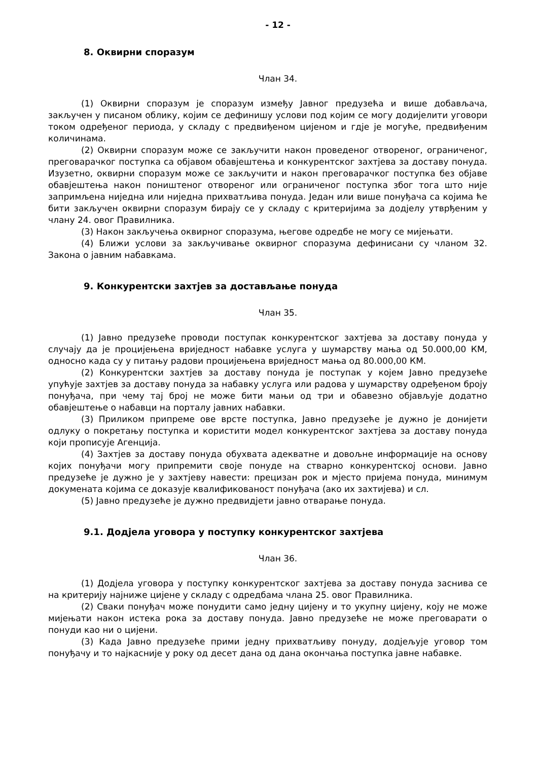- 12 -
8. Оквирни споразум
Члан 34.
(1) Оквирни споразум је споразум између Јавног предузећа и више добављача, закључен у писаном облику, којим се дефинишу услови под којим се могу додијелити уговори током одређеног периода, у складу с предвиђеном цијеном и гдје је могуће, предвиђеним количинама.
(2) Оквирни споразум може се закључити након проведеног отвореног, ограниченог, преговарачког поступка са објавом обавјештења и конкурентског захтјева за доставу понуда. Изузетно, оквирни споразум може се закључити и након преговарачког поступка без објаве обавјештења након поништеног отвореног или ограниченог поступка због тога што није запримљена ниједна или ниједна прихватљива понуда. Један или више понуђача са којима ће бити закључен оквирни споразум бирају се у складу с критеријима за додјелу утврђеним у члану 24. овог Правилника.
(3) Након закључења оквирног споразума, његове одредбе не могу се мијењати.
(4) Ближи услови за закључивање оквирног споразума дефинисани су чланом 32. Закона о јавним набавкама.
9. Конкурентски захтјев за достављање понуда
Члан 35.
(1) Јавно предузеће проводи поступак конкурентског захтјева за доставу понуда у случају да је процијењена вриједност набавке услуга у шумарству мања од 50.000,00 КМ, односно када су у питању радови процијењена вриједност мања од 80.000,00 КМ.
(2) Конкурентски захтјев за доставу понуда је поступак у којем Јавно предузеће упућује захтјев за доставу понуда за набавку услуга или радова у шумарству одређеном броју понуђача, при чему тај број не може бити мањи од три и обавезно објављује додатно обавјештење о набавци на порталу јавних набавки.
(3) Приликом припреме ове врсте поступка, Јавно предузеће је дужно је донијети одлуку о покретању поступка и користити модел конкурентског захтјева за доставу понуда који прописује Агенција.
(4) Захтјев за доставу понуда обухвата адекватне и довољне информације на основу којих понуђачи могу припремити своје понуде на стварно конкурентској основи. Јавно предузеће је дужно је у захтјеву навести: прецизан рок и мјесто пријема понуда, минимум докумената којима се доказује квалификованост понуђача (ако их захтијева) и сл.
(5) Јавно предузеће је дужно предвидјети јавно отварање понуда.
9.1. Додјела уговора у поступку конкурентског захтјева
Члан 36.
(1) Додјела уговора у поступку конкурентског захтјева за доставу понуда заснива се на критерију најниже цијене у складу с одредбама члана 25. овог Правилника.
(2) Сваки понуђач може понудити само једну цијену и то укупну цијену, коју не може мијењати након истека рока за доставу понуда. Јавно предузеће не може преговарати о понуди као ни о цијени.
(3) Када Јавно предузеће прими једну прихватљиву понуду, додјељује уговор том понуђачу и то најкасније у року од десет дана од дана окончања поступка јавне набавке.